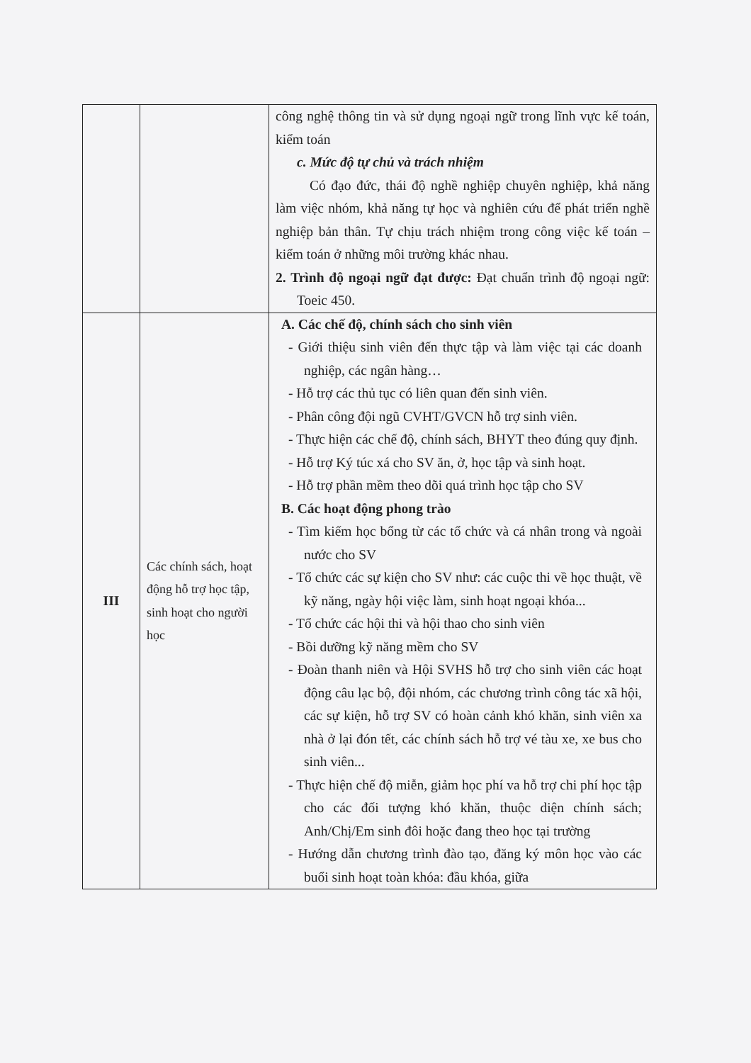| | | công nghệ thông tin và sử dụng ngoại ngữ trong lĩnh vực kế toán, kiểm toán c. Mức độ tự chủ và trách nhiệm Có đạo đức, thái độ nghề nghiệp chuyên nghiệp, khả năng làm việc nhóm, khả năng tự học và nghiên cứu để phát triển nghề nghiệp bản thân. Tự chịu trách nhiệm trong công việc kế toán – kiểm toán ở những môi trường khác nhau. 2. Trình độ ngoại ngữ đạt được: Đạt chuẩn trình độ ngoại ngữ: Toeic 450. |
| III | Các chính sách, hoạt động hỗ trợ học tập, sinh hoạt cho người học | A. Các chế độ, chính sách cho sinh viên - Giới thiệu sinh viên đến thực tập và làm việc tại các doanh nghiệp, các ngân hàng… - Hỗ trợ các thủ tục có liên quan đến sinh viên. - Phân công đội ngũ CVHT/GVCN hỗ trợ sinh viên. - Thực hiện các chế độ, chính sách, BHYT theo đúng quy định. - Hỗ trợ Ký túc xá cho SV ăn, ở, học tập và sinh hoạt. - Hỗ trợ phần mềm theo dõi quá trình học tập cho SV B. Các hoạt động phong trào - Tìm kiếm học bổng từ các tổ chức và cá nhân trong và ngoài nước cho SV - Tổ chức các sự kiện cho SV như: các cuộc thi về học thuật, về kỹ năng, ngày hội việc làm, sinh hoạt ngoại khóa... - Tổ chức các hội thi và hội thao cho sinh viên - Bồi dưỡng kỹ năng mềm cho SV - Đoàn thanh niên và Hội SVHS hỗ trợ cho sinh viên các hoạt động câu lạc bộ, đội nhóm, các chương trình công tác xã hội, các sự kiện, hỗ trợ SV có hoàn cảnh khó khăn, sinh viên xa nhà ở lại đón tết, các chính sách hỗ trợ vé tàu xe, xe bus cho sinh viên... - Thực hiện chế độ miễn, giảm học phí va hỗ trợ chi phí học tập cho các đối tượng khó khăn, thuộc diện chính sách; Anh/Chị/Em sinh đôi hoặc đang theo học tại trường - Hướng dẫn chương trình đào tạo, đăng ký môn học vào các buổi sinh hoạt toàn khóa: đầu khóa, giữa |